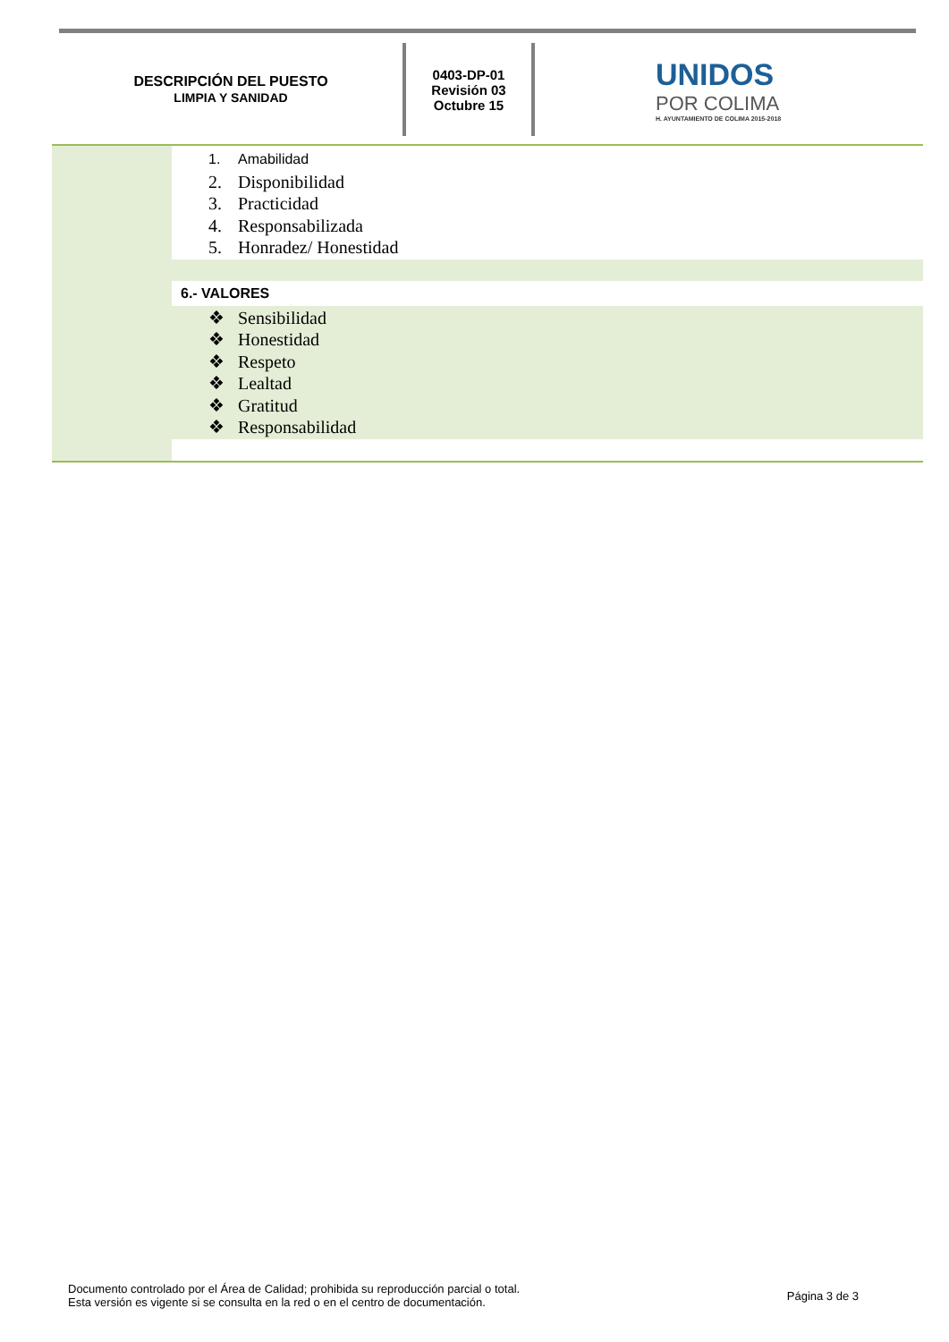DESCRIPCIÓN DEL PUESTO
LIMPIA Y SANIDAD
0403-DP-01
Revisión 03
Octubre 15
UNIDOS
POR COLIMA
H. AYUNTAMIENTO DE COLIMA 2015-2018
| | 1. Amabilidad 2. Disponibilidad 3. Practicidad 4. Responsabilizada 5. Honradez/ Honestidad |
| | 6.- VALORES |
| | ❖ Sensibilidad ❖ Honestidad ❖ Respeto ❖ Lealtad ❖ Gratitud ❖ Responsabilidad |
Documento controlado por el Área de Calidad; prohibida su reproducción parcial o total.
Esta versión es vigente si se consulta en la red o en el centro de documentación.
Página 3 de 3